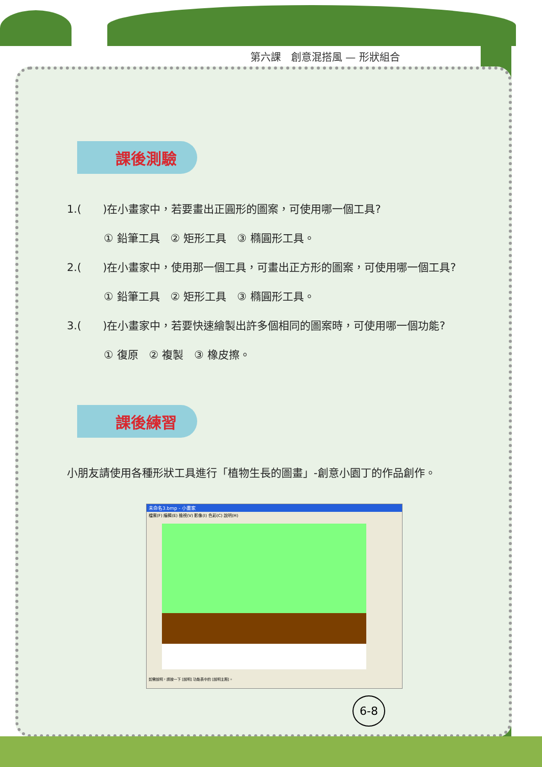第六課　創意混搭風 — 形狀組合
課後測驗
1.(　　)在小畫家中，若要畫出正圓形的圖案，可使用哪一個工具?
① 鉛筆工具　② 矩形工具　③ 橢圓形工具。
2.(　　)在小畫家中，使用那一個工具，可畫出正方形的圖案，可使用哪一個工具?
① 鉛筆工具　② 矩形工具　③ 橢圓形工具。
3.(　　)在小畫家中，若要快速繪製出許多個相同的圖案時，可使用哪一個功能?
① 復原　② 複製　③ 橡皮擦。
課後練習
小朋友請使用各種形狀工具進行「植物生長的圖畫」-創意小園丁的作品創作。
未命名3.bmp - 小畫家
檔案(F) 編輯(E) 檢視(V) 影像(I) 色彩(C) 說明(H)
如需說明，請按一下 [說明] 功能表中的 [說明主題]。
6-8